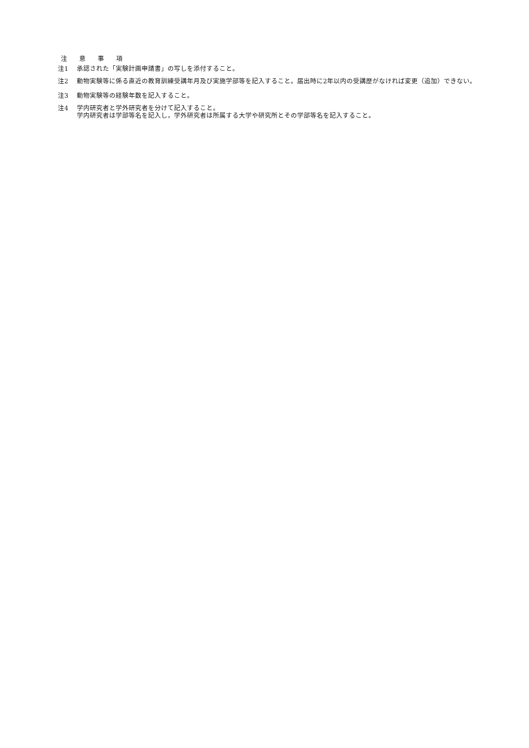注 意 事 項
注1 承認された「実験計画申請書」の写しを添付すること。
注2 動物実験等に係る直近の教育訓練受講年月及び実施学部等を記入すること。届出時に2年以内の受講歴がなければ変更（追加）できない。
注3 動物実験等の経験年数を記入すること。
注4 学内研究者と学外研究者を分けて記入すること。
学内研究者は学部等名を記入し，学外研究者は所属する大学や研究所とその学部等名を記入すること。